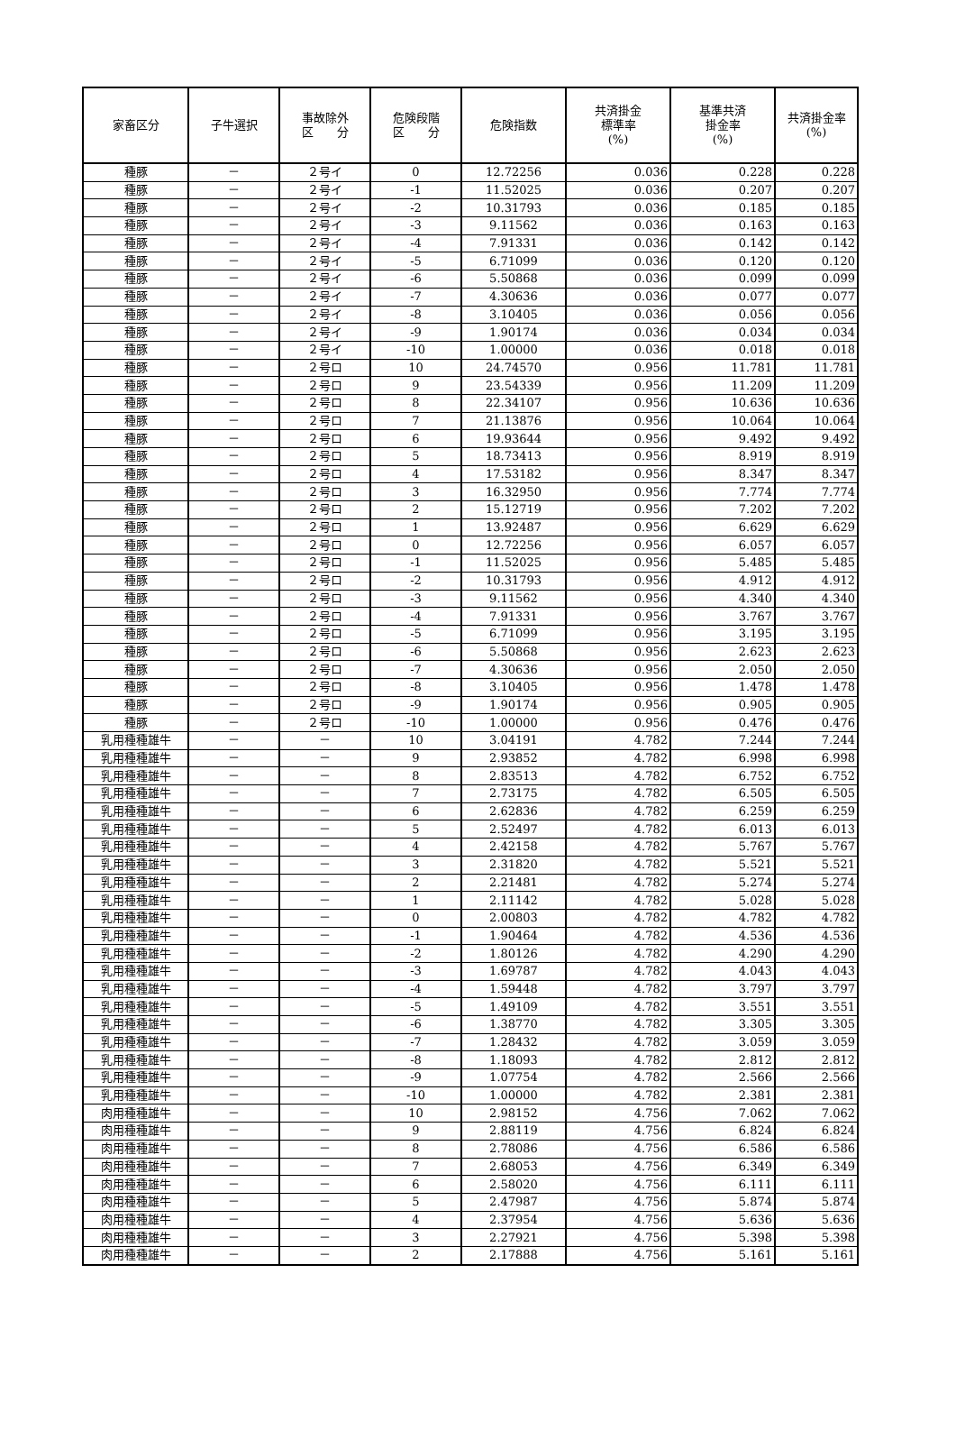| 家畜区分 | 子牛選択 | 事故除外 区 分 | 危険段階 区 分 | 危険指数 | 共済掛金 標準率 (%) | 基準共済 掛金率 (%) | 共済掛金率 (%) |
| --- | --- | --- | --- | --- | --- | --- | --- |
| 種豚 | － | ２号イ | 0 | 12.72256 | 0.036 | 0.228 | 0.228 |
| 種豚 | － | ２号イ | -1 | 11.52025 | 0.036 | 0.207 | 0.207 |
| 種豚 | － | ２号イ | -2 | 10.31793 | 0.036 | 0.185 | 0.185 |
| 種豚 | － | ２号イ | -3 | 9.11562 | 0.036 | 0.163 | 0.163 |
| 種豚 | － | ２号イ | -4 | 7.91331 | 0.036 | 0.142 | 0.142 |
| 種豚 | － | ２号イ | -5 | 6.71099 | 0.036 | 0.120 | 0.120 |
| 種豚 | － | ２号イ | -6 | 5.50868 | 0.036 | 0.099 | 0.099 |
| 種豚 | － | ２号イ | -7 | 4.30636 | 0.036 | 0.077 | 0.077 |
| 種豚 | － | ２号イ | -8 | 3.10405 | 0.036 | 0.056 | 0.056 |
| 種豚 | － | ２号イ | -9 | 1.90174 | 0.036 | 0.034 | 0.034 |
| 種豚 | － | ２号イ | -10 | 1.00000 | 0.036 | 0.018 | 0.018 |
| 種豚 | － | ２号ロ | 10 | 24.74570 | 0.956 | 11.781 | 11.781 |
| 種豚 | － | ２号ロ | 9 | 23.54339 | 0.956 | 11.209 | 11.209 |
| 種豚 | － | ２号ロ | 8 | 22.34107 | 0.956 | 10.636 | 10.636 |
| 種豚 | － | ２号ロ | 7 | 21.13876 | 0.956 | 10.064 | 10.064 |
| 種豚 | － | ２号ロ | 6 | 19.93644 | 0.956 | 9.492 | 9.492 |
| 種豚 | － | ２号ロ | 5 | 18.73413 | 0.956 | 8.919 | 8.919 |
| 種豚 | － | ２号ロ | 4 | 17.53182 | 0.956 | 8.347 | 8.347 |
| 種豚 | － | ２号ロ | 3 | 16.32950 | 0.956 | 7.774 | 7.774 |
| 種豚 | － | ２号ロ | 2 | 15.12719 | 0.956 | 7.202 | 7.202 |
| 種豚 | － | ２号ロ | 1 | 13.92487 | 0.956 | 6.629 | 6.629 |
| 種豚 | － | ２号ロ | 0 | 12.72256 | 0.956 | 6.057 | 6.057 |
| 種豚 | － | ２号ロ | -1 | 11.52025 | 0.956 | 5.485 | 5.485 |
| 種豚 | － | ２号ロ | -2 | 10.31793 | 0.956 | 4.912 | 4.912 |
| 種豚 | － | ２号ロ | -3 | 9.11562 | 0.956 | 4.340 | 4.340 |
| 種豚 | － | ２号ロ | -4 | 7.91331 | 0.956 | 3.767 | 3.767 |
| 種豚 | － | ２号ロ | -5 | 6.71099 | 0.956 | 3.195 | 3.195 |
| 種豚 | － | ２号ロ | -6 | 5.50868 | 0.956 | 2.623 | 2.623 |
| 種豚 | － | ２号ロ | -7 | 4.30636 | 0.956 | 2.050 | 2.050 |
| 種豚 | － | ２号ロ | -8 | 3.10405 | 0.956 | 1.478 | 1.478 |
| 種豚 | － | ２号ロ | -9 | 1.90174 | 0.956 | 0.905 | 0.905 |
| 種豚 | － | ２号ロ | -10 | 1.00000 | 0.956 | 0.476 | 0.476 |
| 乳用種種雄牛 | － | － | 10 | 3.04191 | 4.782 | 7.244 | 7.244 |
| 乳用種種雄牛 | － | － | 9 | 2.93852 | 4.782 | 6.998 | 6.998 |
| 乳用種種雄牛 | － | － | 8 | 2.83513 | 4.782 | 6.752 | 6.752 |
| 乳用種種雄牛 | － | － | 7 | 2.73175 | 4.782 | 6.505 | 6.505 |
| 乳用種種雄牛 | － | － | 6 | 2.62836 | 4.782 | 6.259 | 6.259 |
| 乳用種種雄牛 | － | － | 5 | 2.52497 | 4.782 | 6.013 | 6.013 |
| 乳用種種雄牛 | － | － | 4 | 2.42158 | 4.782 | 5.767 | 5.767 |
| 乳用種種雄牛 | － | － | 3 | 2.31820 | 4.782 | 5.521 | 5.521 |
| 乳用種種雄牛 | － | － | 2 | 2.21481 | 4.782 | 5.274 | 5.274 |
| 乳用種種雄牛 | － | － | 1 | 2.11142 | 4.782 | 5.028 | 5.028 |
| 乳用種種雄牛 | － | － | 0 | 2.00803 | 4.782 | 4.782 | 4.782 |
| 乳用種種雄牛 | － | － | -1 | 1.90464 | 4.782 | 4.536 | 4.536 |
| 乳用種種雄牛 | － | － | -2 | 1.80126 | 4.782 | 4.290 | 4.290 |
| 乳用種種雄牛 | － | － | -3 | 1.69787 | 4.782 | 4.043 | 4.043 |
| 乳用種種雄牛 | － | － | -4 | 1.59448 | 4.782 | 3.797 | 3.797 |
| 乳用種種雄牛 | － | － | -5 | 1.49109 | 4.782 | 3.551 | 3.551 |
| 乳用種種雄牛 | － | － | -6 | 1.38770 | 4.782 | 3.305 | 3.305 |
| 乳用種種雄牛 | － | － | -7 | 1.28432 | 4.782 | 3.059 | 3.059 |
| 乳用種種雄牛 | － | － | -8 | 1.18093 | 4.782 | 2.812 | 2.812 |
| 乳用種種雄牛 | － | － | -9 | 1.07754 | 4.782 | 2.566 | 2.566 |
| 乳用種種雄牛 | － | － | -10 | 1.00000 | 4.782 | 2.381 | 2.381 |
| 肉用種種雄牛 | － | － | 10 | 2.98152 | 4.756 | 7.062 | 7.062 |
| 肉用種種雄牛 | － | － | 9 | 2.88119 | 4.756 | 6.824 | 6.824 |
| 肉用種種雄牛 | － | － | 8 | 2.78086 | 4.756 | 6.586 | 6.586 |
| 肉用種種雄牛 | － | － | 7 | 2.68053 | 4.756 | 6.349 | 6.349 |
| 肉用種種雄牛 | － | － | 6 | 2.58020 | 4.756 | 6.111 | 6.111 |
| 肉用種種雄牛 | － | － | 5 | 2.47987 | 4.756 | 5.874 | 5.874 |
| 肉用種種雄牛 | － | － | 4 | 2.37954 | 4.756 | 5.636 | 5.636 |
| 肉用種種雄牛 | － | － | 3 | 2.27921 | 4.756 | 5.398 | 5.398 |
| 肉用種種雄牛 | － | － | 2 | 2.17888 | 4.756 | 5.161 | 5.161 |